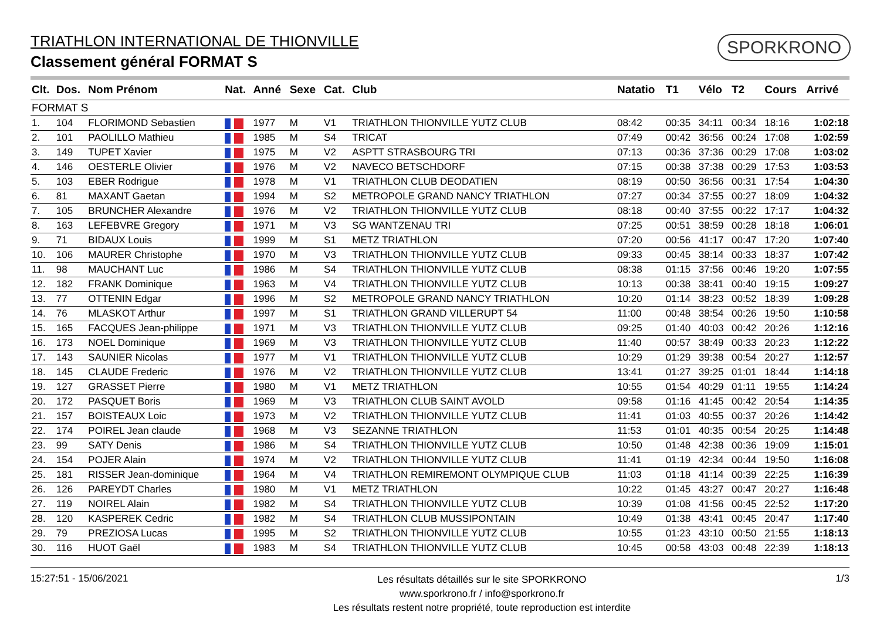TRIATHLON INTERNATIONAL DE THIONVILLE
Classement général FORMAT S
SPORKRONO
| Clt. | Dos. | Nom Prénom | Nat. | Anné | Sexe | Cat. | Club | Natatio | T1 | Vélo | T2 | Cours | Arrivé |
| --- | --- | --- | --- | --- | --- | --- | --- | --- | --- | --- | --- | --- | --- |
| FORMAT S | | | | | | | | | | | | | |
| 1. | 104 | FLORIMOND Sebastien | | 1977 | M | V1 | TRIATHLON THIONVILLE YUTZ CLUB | 08:42 | 00:35 | 34:11 | 00:34 | 18:16 | 1:02:18 |
| 2. | 101 | PAOLILLO Mathieu | | 1985 | M | S4 | TRICAT | 07:49 | 00:42 | 36:56 | 00:24 | 17:08 | 1:02:59 |
| 3. | 149 | TUPET Xavier | | 1975 | M | V2 | ASPTT STRASBOURG TRI | 07:13 | 00:36 | 37:36 | 00:29 | 17:08 | 1:03:02 |
| 4. | 146 | OESTERLE Olivier | | 1976 | M | V2 | NAVECO BETSCHDORF | 07:15 | 00:38 | 37:38 | 00:29 | 17:53 | 1:03:53 |
| 5. | 103 | EBER Rodrigue | | 1978 | M | V1 | TRIATHLON CLUB DEODATIEN | 08:19 | 00:50 | 36:56 | 00:31 | 17:54 | 1:04:30 |
| 6. | 81 | MAXANT Gaetan | | 1994 | M | S2 | METROPOLE GRAND NANCY TRIATHLON | 07:27 | 00:34 | 37:55 | 00:27 | 18:09 | 1:04:32 |
| 7. | 105 | BRUNCHER Alexandre | | 1976 | M | V2 | TRIATHLON THIONVILLE YUTZ CLUB | 08:18 | 00:40 | 37:55 | 00:22 | 17:17 | 1:04:32 |
| 8. | 163 | LEFEBVRE Gregory | | 1971 | M | V3 | SG WANTZENAU TRI | 07:25 | 00:51 | 38:59 | 00:28 | 18:18 | 1:06:01 |
| 9. | 71 | BIDAUX Louis | | 1999 | M | S1 | METZ TRIATHLON | 07:20 | 00:56 | 41:17 | 00:47 | 17:20 | 1:07:40 |
| 10. | 106 | MAURER Christophe | | 1970 | M | V3 | TRIATHLON THIONVILLE YUTZ CLUB | 09:33 | 00:45 | 38:14 | 00:33 | 18:37 | 1:07:42 |
| 11. | 98 | MAUCHANT Luc | | 1986 | M | S4 | TRIATHLON THIONVILLE YUTZ CLUB | 08:38 | 01:15 | 37:56 | 00:46 | 19:20 | 1:07:55 |
| 12. | 182 | FRANK Dominique | | 1963 | M | V4 | TRIATHLON THIONVILLE YUTZ CLUB | 10:13 | 00:38 | 38:41 | 00:40 | 19:15 | 1:09:27 |
| 13. | 77 | OTTENIN Edgar | | 1996 | M | S2 | METROPOLE GRAND NANCY TRIATHLON | 10:20 | 01:14 | 38:23 | 00:52 | 18:39 | 1:09:28 |
| 14. | 76 | MLASKOT Arthur | | 1997 | M | S1 | TRIATHLON GRAND VILLERUPT 54 | 11:00 | 00:48 | 38:54 | 00:26 | 19:50 | 1:10:58 |
| 15. | 165 | FACQUES Jean-philippe | | 1971 | M | V3 | TRIATHLON THIONVILLE YUTZ CLUB | 09:25 | 01:40 | 40:03 | 00:42 | 20:26 | 1:12:16 |
| 16. | 173 | NOEL Dominique | | 1969 | M | V3 | TRIATHLON THIONVILLE YUTZ CLUB | 11:40 | 00:57 | 38:49 | 00:33 | 20:23 | 1:12:22 |
| 17. | 143 | SAUNIER Nicolas | | 1977 | M | V1 | TRIATHLON THIONVILLE YUTZ CLUB | 10:29 | 01:29 | 39:38 | 00:54 | 20:27 | 1:12:57 |
| 18. | 145 | CLAUDE Frederic | | 1976 | M | V2 | TRIATHLON THIONVILLE YUTZ CLUB | 13:41 | 01:27 | 39:25 | 01:01 | 18:44 | 1:14:18 |
| 19. | 127 | GRASSET Pierre | | 1980 | M | V1 | METZ TRIATHLON | 10:55 | 01:54 | 40:29 | 01:11 | 19:55 | 1:14:24 |
| 20. | 172 | PASQUET Boris | | 1969 | M | V3 | TRIATHLON CLUB SAINT AVOLD | 09:58 | 01:16 | 41:45 | 00:42 | 20:54 | 1:14:35 |
| 21. | 157 | BOISTEAUX Loic | | 1973 | M | V2 | TRIATHLON THIONVILLE YUTZ CLUB | 11:41 | 01:03 | 40:55 | 00:37 | 20:26 | 1:14:42 |
| 22. | 174 | POIREL Jean claude | | 1968 | M | V3 | SEZANNE TRIATHLON | 11:53 | 01:01 | 40:35 | 00:54 | 20:25 | 1:14:48 |
| 23. | 99 | SATY Denis | | 1986 | M | S4 | TRIATHLON THIONVILLE YUTZ CLUB | 10:50 | 01:48 | 42:38 | 00:36 | 19:09 | 1:15:01 |
| 24. | 154 | POJER Alain | | 1974 | M | V2 | TRIATHLON THIONVILLE YUTZ CLUB | 11:41 | 01:19 | 42:34 | 00:44 | 19:50 | 1:16:08 |
| 25. | 181 | RISSER Jean-dominique | | 1964 | M | V4 | TRIATHLON REMIREMONT OLYMPIQUE CLUB | 11:03 | 01:18 | 41:14 | 00:39 | 22:25 | 1:16:39 |
| 26. | 126 | PAREYDT Charles | | 1980 | M | V1 | METZ TRIATHLON | 10:22 | 01:45 | 43:27 | 00:47 | 20:27 | 1:16:48 |
| 27. | 119 | NOIREL Alain | | 1982 | M | S4 | TRIATHLON THIONVILLE YUTZ CLUB | 10:39 | 01:08 | 41:56 | 00:45 | 22:52 | 1:17:20 |
| 28. | 120 | KASPEREK Cedric | | 1982 | M | S4 | TRIATHLON CLUB MUSSIPONTAIN | 10:49 | 01:38 | 43:41 | 00:45 | 20:47 | 1:17:40 |
| 29. | 79 | PREZIOSA Lucas | | 1995 | M | S2 | TRIATHLON THIONVILLE YUTZ CLUB | 10:55 | 01:23 | 43:10 | 00:50 | 21:55 | 1:18:13 |
| 30. | 116 | HUOT Gaël | | 1983 | M | S4 | TRIATHLON THIONVILLE YUTZ CLUB | 10:45 | 00:58 | 43:03 | 00:48 | 22:39 | 1:18:13 |
15:27:51 - 15/06/2021
Les résultats détaillés sur le site SPORKRONO
www.sporkrono.fr / info@sporkrono.fr
Les résultats restent notre propriété, toute reproduction est interdite
1/3